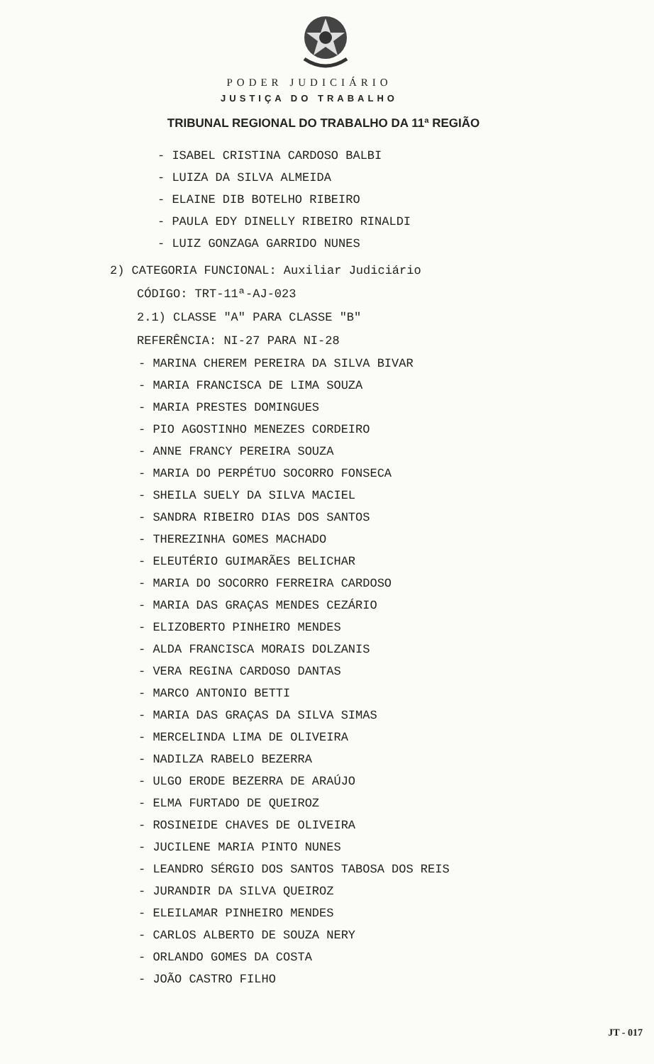PODER JUDICIÁRIO
JUSTIÇA DO TRABALHO
TRIBUNAL REGIONAL DO TRABALHO DA 11ª REGIÃO
- ISABEL CRISTINA CARDOSO BALBI
- LUIZA DA SILVA ALMEIDA
- ELAINE DIB BOTELHO RIBEIRO
- PAULA EDY DINELLY RIBEIRO RINALDI
- LUIZ GONZAGA GARRIDO NUNES
2) CATEGORIA FUNCIONAL: Auxiliar Judiciário
CÓDIGO: TRT-11ª-AJ-023
2.1) CLASSE "A" PARA CLASSE "B"
REFERÊNCIA: NI-27 PARA NI-28
- MARINA CHEREM PEREIRA DA SILVA BIVAR
- MARIA FRANCISCA DE LIMA SOUZA
- MARIA PRESTES DOMINGUES
- PIO AGOSTINHO MENEZES CORDEIRO
- ANNE FRANCY PEREIRA SOUZA
- MARIA DO PERPÉTUO SOCORRO FONSECA
- SHEILA SUELY DA SILVA MACIEL
- SANDRA RIBEIRO DIAS DOS SANTOS
- THEREZINHA GOMES MACHADO
- ELEUTÉRIO GUIMARÃES BELICHAR
- MARIA DO SOCORRO FERREIRA CARDOSO
- MARIA DAS GRAÇAS MENDES CEZÁRIO
- ELIZOBERTO PINHEIRO MENDES
- ALDA FRANCISCA MORAIS DOLZANIS
- VERA REGINA CARDOSO DANTAS
- MARCO ANTONIO BETTI
- MARIA DAS GRAÇAS DA SILVA SIMAS
- MERCELINDA LIMA DE OLIVEIRA
- NADILZA RABELO BEZERRA
- ULGO ERODE BEZERRA DE ARAÚJO
- ELMA FURTADO DE QUEIROZ
- ROSINEIDE CHAVES DE OLIVEIRA
- JUCILENE MARIA PINTO NUNES
- LEANDRO SÉRGIO DOS SANTOS TABOSA DOS REIS
- JURANDIR DA SILVA QUEIROZ
- ELEILAMAR PINHEIRO MENDES
- CARLOS ALBERTO DE SOUZA NERY
- ORLANDO GOMES DA COSTA
- JOÃO CASTRO FILHO
JT - 017